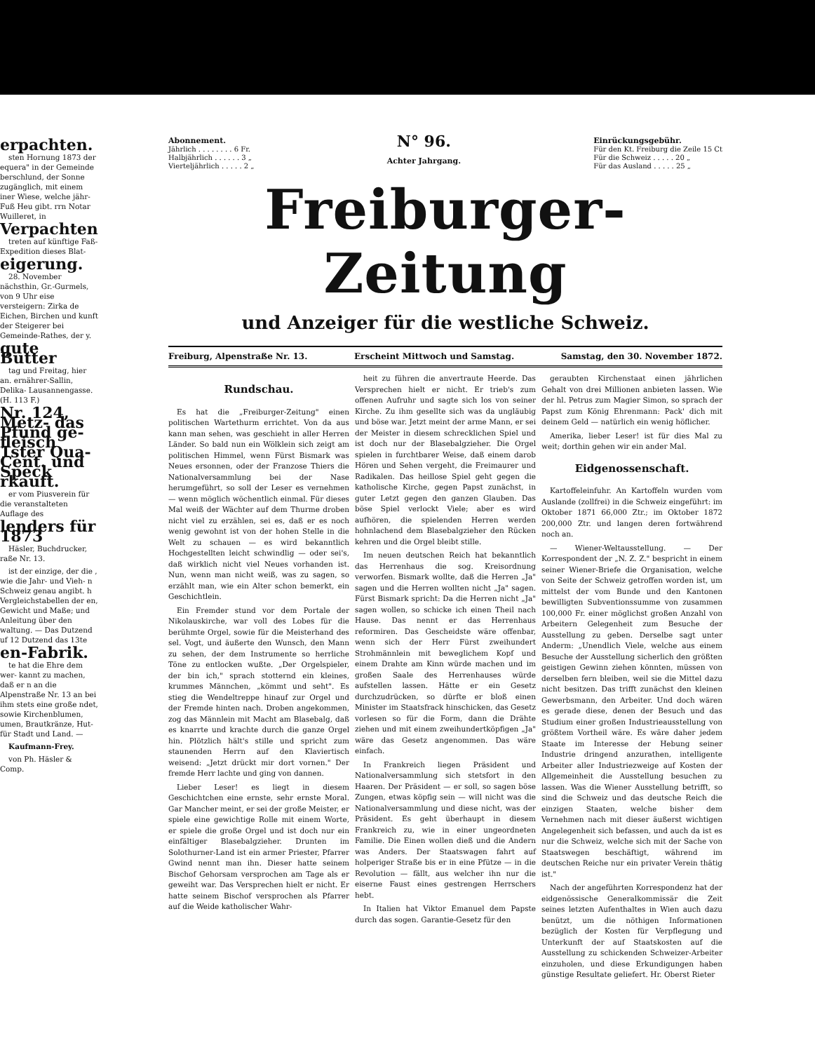erpachten.
sten Hornung 1873 der equera" in der Gemeinde berschlund, der Sonne zugänglich, mit einem iner Wiese, welche jähr- Fuß Heu gibt. rrn Notar Wuilleret, in
Verpachten
treten auf künftige Faß- Expedition dieses Blat-
eigerung.
28. November nächsthin, Gr.-Gurmels, von 9 Uhr eise versteigern: Zirka de Eichen, Birchen und kunft der Steigerer bei Gemeinde-Rathes, der y.
gute Butter
tag und Freitag, hier an. ernährer-Sallin, Delika- Lausannengasse. (H. 113 F.)
Nr. 124, Metz- das Pfund ge- fleisch 1ster Qua- Cent. und Speck rkauft.
er vom Piusverein für die veranstalteten Auflage des
lenders für 1873
Häsler, Buchdrucker, raße Nr. 13.
ist der einzige, der die , wie die Jahr- und Vieh- n Schweiz genau angibt. h Vergleichstabellen der en, Gewicht und Maße; und Anleitung über den waltung. — Das Dutzend uf 12 Dutzend das 13te
en-Fabrik.
te hat die Ehre dem wer- kannt zu machen, daß er n an die Alpenstraße Nr. 13 an bei ihm stets eine große ndet, sowie Kirchenblumen, umen, Brautkränze, Hut- für Stadt und Land. —
Kaufmann-Frey.
von Ph. Häsler & Comp.
Abonnement.
Jährlich . . . . . . . . 6 Fr.
Halbjährlich . . . . . . 3 „
Vierteljährlich . . . . . 2 „
N° 96.
Achter Jahrgang.
Einrückungsgebühr.
Für den Kt. Freiburg die Zeile 15 Ct
Für die Schweiz . . . . . 20 „
Für das Ausland . . . . . 25 „
Freiburger-Zeitung
und Anzeiger für die westliche Schweiz.
Freiburg, Alpenstraße Nr. 13. Erscheint Mittwoch und Samstag. Samstag, den 30. November 1872.
Rundschau.
Es hat die „Freiburger-Zeitung" einen politischen Wartethurm errichtet. Von da aus kann man sehen, was geschieht in aller Herren Länder. So bald nun ein Wölklein sich zeigt am politischen Himmel, wenn Fürst Bismark was Neues ersonnen, oder der Franzose Thiers die Nationalversammlung bei der Nase herumgeführt, so soll der Leser es vernehmen — wenn möglich wöchentlich einmal. Für dieses Mal weiß der Wächter auf dem Thurme droben nicht viel zu erzählen, sei es, daß er es noch wenig gewohnt ist von der hohen Stelle in die Welt zu schauen — es wird bekanntlich Hochgestellten leicht schwindlig — oder sei's, daß wirklich nicht viel Neues vorhanden ist. Nun, wenn man nicht weiß, was zu sagen, so erzählt man, wie ein Alter schon bemerkt, ein Geschichtlein.
Ein Fremder stund vor dem Portale der Nikolauskirche, war voll des Lobes für die berühmte Orgel, sowie für die Meisterhand des sel. Vogt, und äußerte den Wunsch, den Mann zu sehen, der dem Instrumente so herrliche Töne zu entlocken wußte. „Der Orgelspieler, der bin ich," sprach stotternd ein kleines, krummes Männchen, „kömmt und seht". Es stieg die Wendeltreppe hinauf zur Orgel und der Fremde hinten nach. Droben angekommen, zog das Männlein mit Macht am Blasebalg, daß es knarrte und krachte durch die ganze Orgel hin. Plötzlich hält's stille und spricht zum staunenden Herrn auf den Klaviertisch weisend: „Jetzt drückt mir dort vornen." Der fremde Herr lachte und ging von dannen.
Lieber Leser! es liegt in diesem Geschichtchen eine ernste, sehr ernste Moral. Gar Mancher meint, er sei der große Meister, er spiele eine gewichtige Rolle mit einem Worte, er spiele die große Orgel und ist doch nur ein einfältiger Blasebalgzieher. Drunten im Solothurner-Land ist ein armer Priester, Pfarrer Gwind nennt man ihn. Dieser hatte seinem Bischof Gehorsam versprochen am Tage als er geweiht war. Das Versprechen hielt er nicht. Er hatte seinem Bischof versprochen als Pfarrer auf die Weide katholischer Wahr-
heit zu führen die anvertraute Heerde. Das Versprechen hielt er nicht. Er trieb's zum offenen Aufruhr und sagte sich los von seiner Kirche. Zu ihm gesellte sich was da ungläubig und böse war. Jetzt meint der arme Mann, er sei der Meister in diesem schrecklichen Spiel und ist doch nur der Blasebalgzieher. Die Orgel spielen in furchtbarer Weise, daß einem darob Hören und Sehen vergeht, die Freimaurer und Radikalen. Das heillose Spiel geht gegen die katholische Kirche, gegen Papst zunächst, in guter Letzt gegen den ganzen Glauben. Das böse Spiel verlockt Viele; aber es wird aufhören, die spielenden Herren werden hohnlachend dem Blasebalgzieher den Rücken kehren und die Orgel bleibt stille.
Im neuen deutschen Reich hat bekanntlich das Herrenhaus die sog. Kreisordnung verworfen. Bismark wollte, daß die Herren „Ja" sagen und die Herren wollten nicht „Ja" sagen. Fürst Bismark spricht: Da die Herren nicht „Ja" sagen wollen, so schicke ich einen Theil nach Hause. Das nennt er das Herrenhaus reformiren. Das Gescheidste wäre offenbar, wenn sich der Herr Fürst zweihundert Strohmännlein mit beweglichem Kopf und einem Drahte am Kinn würde machen und im großen Saale des Herrenhauses würde aufstellen lassen. Hätte er ein Gesetz durchzudrücken, so dürfte er bloß einen Minister im Staatsfrack hinschicken, das Gesetz vorlesen so für die Form, dann die Drähte ziehen und mit einem zweihundertköpfigen „Ja" wäre das Gesetz angenommen. Das wäre einfach.
In Frankreich liegen Präsident und Nationalversammlung sich stetsfort in den Haaren. Der Präsident — er soll, so sagen böse Zungen, etwas köpfig sein — will nicht was die Nationalversammlung und diese nicht, was der Präsident. Es geht überhaupt in diesem Frankreich zu, wie in einer ungeordneten Familie. Die Einen wollen dieß und die Andern was Anders. Der Staatswagen fahrt auf holperiger Straße bis er in eine Pfütze — in die Revolution — fällt, aus welcher ihn nur die eiserne Faust eines gestrengen Herrschers hebt.
In Italien hat Viktor Emanuel dem Papste durch das sogen. Garantie-Gesetz für den
geraubten Kirchenstaat einen jährlichen Gehalt von drei Millionen anbieten lassen. Wie der hl. Petrus zum Magier Simon, so sprach der Papst zum König Ehrenmann: Pack' dich mit deinem Geld — natürlich ein wenig höflicher.
Amerika, lieber Leser! ist für dies Mal zu weit; dorthin gehen wir ein ander Mal.
Eidgenossenschaft.
Kartoffeleinfuhr. An Kartoffeln wurden vom Auslande (zollfrei) in die Schweiz eingeführt: im Oktober 1871 66,000 Ztr.; im Oktober 1872 200,000 Ztr. und langen deren fortwährend noch an.
— Wiener-Weltausstellung. — Der Korrespondent der „N. Z. Z." bespricht in einem seiner Wiener-Briefe die Organisation, welche von Seite der Schweiz getroffen worden ist, um mittelst der vom Bunde und den Kantonen bewilligten Subventionssumme von zusammen 100,000 Fr. einer möglichst großen Anzahl von Arbeitern Gelegenheit zum Besuche der Ausstellung zu geben. Derselbe sagt unter Anderm: „Unendlich Viele, welche aus einem Besuche der Ausstellung sicherlich den größten geistigen Gewinn ziehen könnten, müssen von derselben fern bleiben, weil sie die Mittel dazu nicht besitzen. Das trifft zunächst den kleinen Gewerbsmann, den Arbeiter. Und doch wären es gerade diese, denen der Besuch und das Studium einer großen Industrieausstellung von größtem Vortheil wäre. Es wäre daher jedem Staate im Interesse der Hebung seiner Industrie dringend anzurathen, intelligente Arbeiter aller Industriezweige auf Kosten der Allgemeinheit die Ausstellung besuchen zu lassen. Was die Wiener Ausstellung betrifft, so sind die Schweiz und das deutsche Reich die einzigen Staaten, welche bisher dem Vernehmen nach mit dieser äußerst wichtigen Angelegenheit sich befassen, und auch da ist es nur die Schweiz, welche sich mit der Sache von Staatswegen beschäftigt, während im deutschen Reiche nur ein privater Verein thätig ist."
Nach der angeführten Korrespondenz hat der eidgenössische Generalkommissär die Zeit seines letzten Aufenthaltes in Wien auch dazu benützt, um die nöthigen Informationen bezüglich der Kosten für Verpflegung und Unterkunft der auf Staatskosten auf die Ausstellung zu schickenden Schweizer-Arbeiter einzuholen, und diese Erkundigungen haben günstige Resultate geliefert. Hr. Oberst Rieter